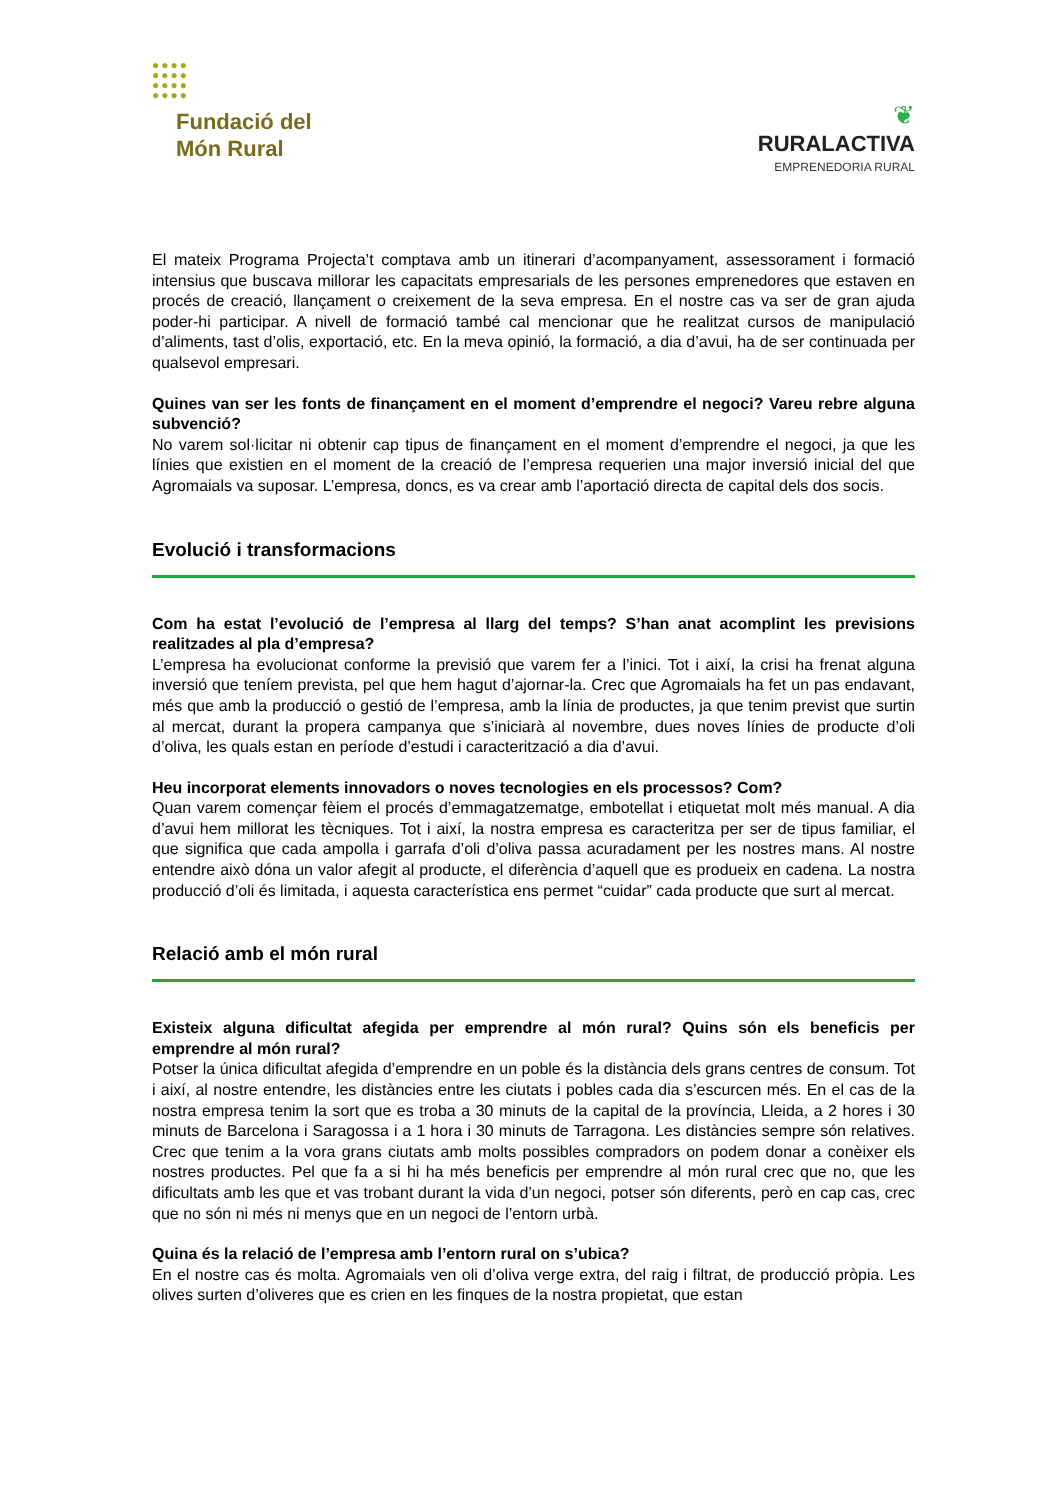●●●●
●●●●
●●●●
●●●●
Fundació del
Món Rural
❦
RURALACTIVA
EMPRENEDORIA RURAL
El mateix Programa Projecta’t comptava amb un itinerari d’acompanyament, assessorament i formació intensius que buscava millorar les capacitats empresarials de les persones emprenedores que estaven en procés de creació, llançament o creixement de la seva empresa. En el nostre cas va ser de gran ajuda poder-hi participar. A nivell de formació també cal mencionar que he realitzat cursos de manipulació d’aliments, tast d’olis, exportació, etc. En la meva opinió, la formació, a dia d’avui, ha de ser continuada per qualsevol empresari.
Quines van ser les fonts de finançament en el moment d’emprendre el negoci? Vareu rebre alguna subvenció?
No varem sol·licitar ni obtenir cap tipus de finançament en el moment d’emprendre el negoci, ja que les línies que existien en el moment de la creació de l’empresa requerien una major inversió inicial del que Agromaials va suposar. L’empresa, doncs, es va crear amb l’aportació directa de capital dels dos socis.
Evolució i transformacions
Com ha estat l’evolució de l’empresa al llarg del temps? S’han anat acomplint les previsions realitzades al pla d’empresa?
L’empresa ha evolucionat conforme la previsió que varem fer a l’inici. Tot i així, la crisi ha frenat alguna inversió que teníem prevista, pel que hem hagut d’ajornar-la. Crec que Agromaials ha fet un pas endavant, més que amb la producció o gestió de l’empresa, amb la línia de productes, ja que tenim previst que surtin al mercat, durant la propera campanya que s’iniciarà al novembre, dues noves línies de producte d’oli d’oliva, les quals estan en període d’estudi i caracterització a dia d’avui.
Heu incorporat elements innovadors o noves tecnologies en els processos? Com?
Quan varem començar fèiem el procés d’emmagatzematge, embotellat i etiquetat molt més manual. A dia d’avui hem millorat les tècniques. Tot i així, la nostra empresa es caracteritza per ser de tipus familiar, el que significa que cada ampolla i garrafa d’oli d’oliva passa acuradament per les nostres mans. Al nostre entendre això dóna un valor afegit al producte, el diferència d’aquell que es produeix en cadena. La nostra producció d’oli és limitada, i aquesta característica ens permet “cuidar” cada producte que surt al mercat.
Relació amb el món rural
Existeix alguna dificultat afegida per emprendre al món rural? Quins són els beneficis per emprendre al món rural?
Potser la única dificultat afegida d’emprendre en un poble és la distància dels grans centres de consum. Tot i així, al nostre entendre, les distàncies entre les ciutats i pobles cada dia s’escurcen més. En el cas de la nostra empresa tenim la sort que es troba a 30 minuts de la capital de la província, Lleida, a 2 hores i 30 minuts de Barcelona i Saragossa i a 1 hora i 30 minuts de Tarragona. Les distàncies sempre són relatives. Crec que tenim a la vora grans ciutats amb molts possibles compradors on podem donar a conèixer els nostres productes. Pel que fa a si hi ha més beneficis per emprendre al món rural crec que no, que les dificultats amb les que et vas trobant durant la vida d’un negoci, potser són diferents, però en cap cas, crec que no són ni més ni menys que en un negoci de l’entorn urbà.
Quina és la relació de l’empresa amb l’entorn rural on s’ubica?
En el nostre cas és molta. Agromaials ven oli d’oliva verge extra, del raig i filtrat, de producció pròpia. Les olives surten d’oliveres que es crien en les finques de la nostra propietat, que estan